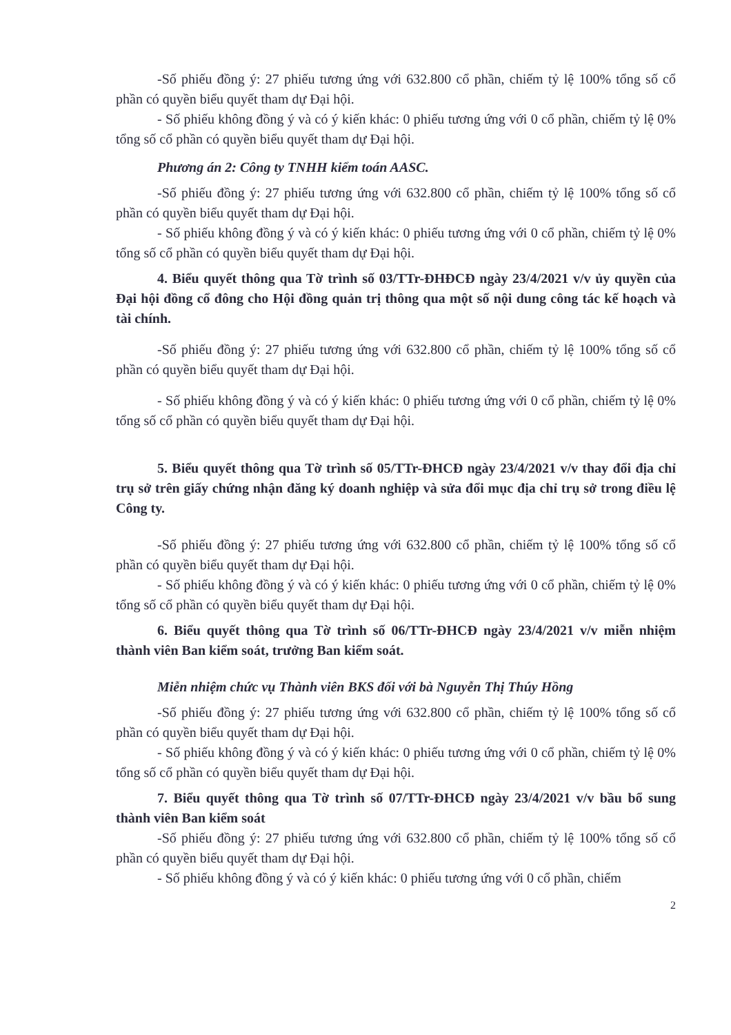-Số phiếu đồng ý: 27 phiếu tương ứng với 632.800 cổ phần, chiếm tỷ lệ 100% tổng số cổ phần có quyền biểu quyết tham dự Đại hội.
- Số phiếu không đồng ý và có ý kiến khác: 0 phiếu tương ứng với 0 cổ phần, chiếm tỷ lệ 0% tổng số cổ phần có quyền biểu quyết tham dự Đại hội.
Phương án 2: Công ty TNHH kiểm toán AASC.
-Số phiếu đồng ý: 27 phiếu tương ứng với 632.800 cổ phần, chiếm tỷ lệ 100% tổng số cổ phần có quyền biểu quyết tham dự Đại hội.
- Số phiếu không đồng ý và có ý kiến khác: 0 phiếu tương ứng với 0 cổ phần, chiếm tỷ lệ 0% tổng số cổ phần có quyền biểu quyết tham dự Đại hội.
4. Biểu quyết thông qua Tờ trình số 03/TTr-ĐHĐCĐ ngày 23/4/2021 v/v ủy quyền của Đại hội đồng cổ đông cho Hội đồng quản trị thông qua một số nội dung công tác kế hoạch và tài chính.
-Số phiếu đồng ý: 27 phiếu tương ứng với 632.800 cổ phần, chiếm tỷ lệ 100% tổng số cổ phần có quyền biểu quyết tham dự Đại hội.
- Số phiếu không đồng ý và có ý kiến khác: 0 phiếu tương ứng với 0 cổ phần, chiếm tỷ lệ 0% tổng số cổ phần có quyền biểu quyết tham dự Đại hội.
5. Biểu quyết thông qua Tờ trình số 05/TTr-ĐHCĐ ngày 23/4/2021 v/v thay đổi địa chỉ trụ sở trên giấy chứng nhận đăng ký doanh nghiệp và sửa đổi mục địa chỉ trụ sở trong điều lệ Công ty.
-Số phiếu đồng ý: 27 phiếu tương ứng với 632.800 cổ phần, chiếm tỷ lệ 100% tổng số cổ phần có quyền biểu quyết tham dự Đại hội.
- Số phiếu không đồng ý và có ý kiến khác: 0 phiếu tương ứng với 0 cổ phần, chiếm tỷ lệ 0% tổng số cổ phần có quyền biểu quyết tham dự Đại hội.
6. Biểu quyết thông qua Tờ trình số 06/TTr-ĐHCĐ ngày 23/4/2021 v/v miễn nhiệm thành viên Ban kiểm soát, trưởng Ban kiểm soát.
Miễn nhiệm chức vụ Thành viên BKS đối với bà Nguyễn Thị Thúy Hồng
-Số phiếu đồng ý: 27 phiếu tương ứng với 632.800 cổ phần, chiếm tỷ lệ 100% tổng số cổ phần có quyền biểu quyết tham dự Đại hội.
- Số phiếu không đồng ý và có ý kiến khác: 0 phiếu tương ứng với 0 cổ phần, chiếm tỷ lệ 0% tổng số cổ phần có quyền biểu quyết tham dự Đại hội.
7. Biểu quyết thông qua Tờ trình số 07/TTr-ĐHCĐ ngày 23/4/2021 v/v bầu bổ sung thành viên Ban kiểm soát
-Số phiếu đồng ý: 27 phiếu tương ứng với 632.800 cổ phần, chiếm tỷ lệ 100% tổng số cổ phần có quyền biểu quyết tham dự Đại hội.
- Số phiếu không đồng ý và có ý kiến khác: 0 phiếu tương ứng với 0 cổ phần, chiếm
2